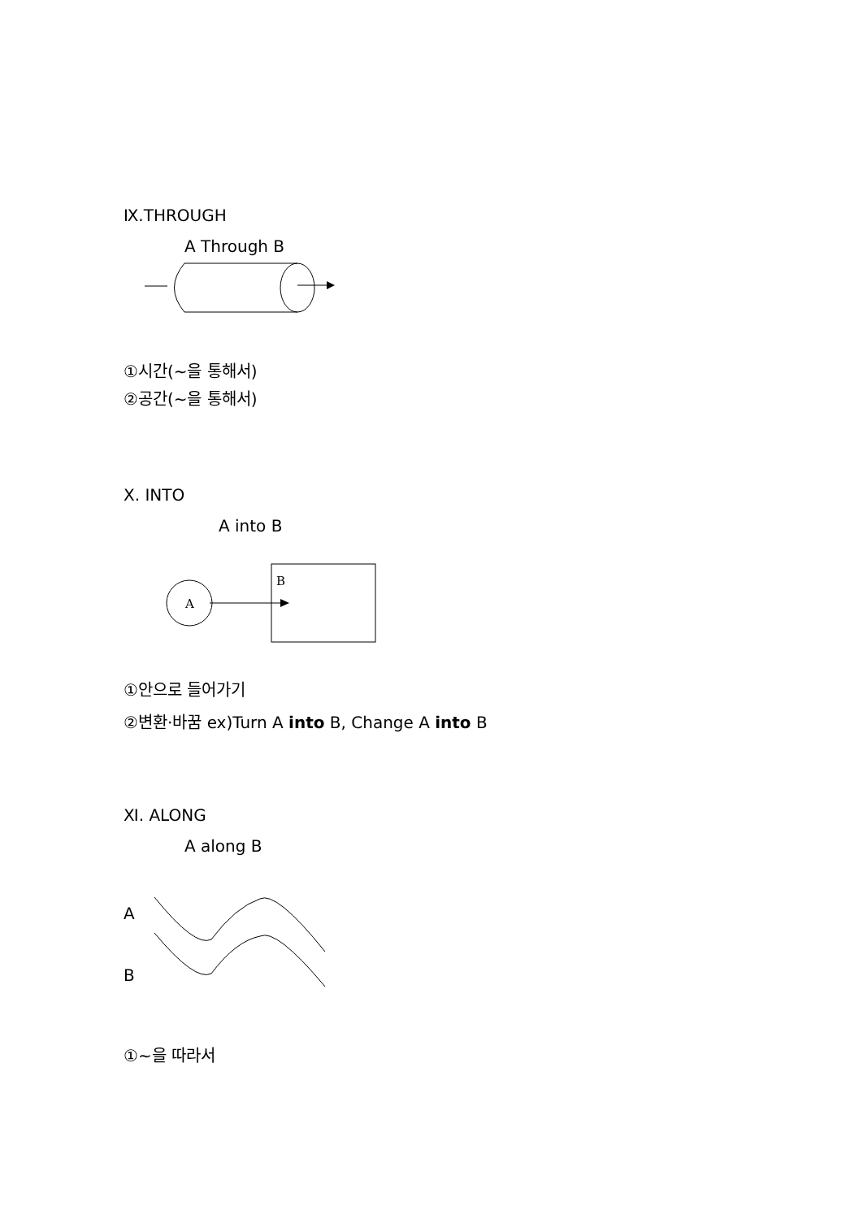Ⅸ.THROUGH
A Through B
①시간(~을 통해서)
②공간(~을 통해서)
Ⅹ. INTO
A into B
A
B
①안으로 들어가기
②변환·바꿈 ex)Turn A into B, Change A into B
Ⅺ. ALONG
A along B
A
B
①~을 따라서